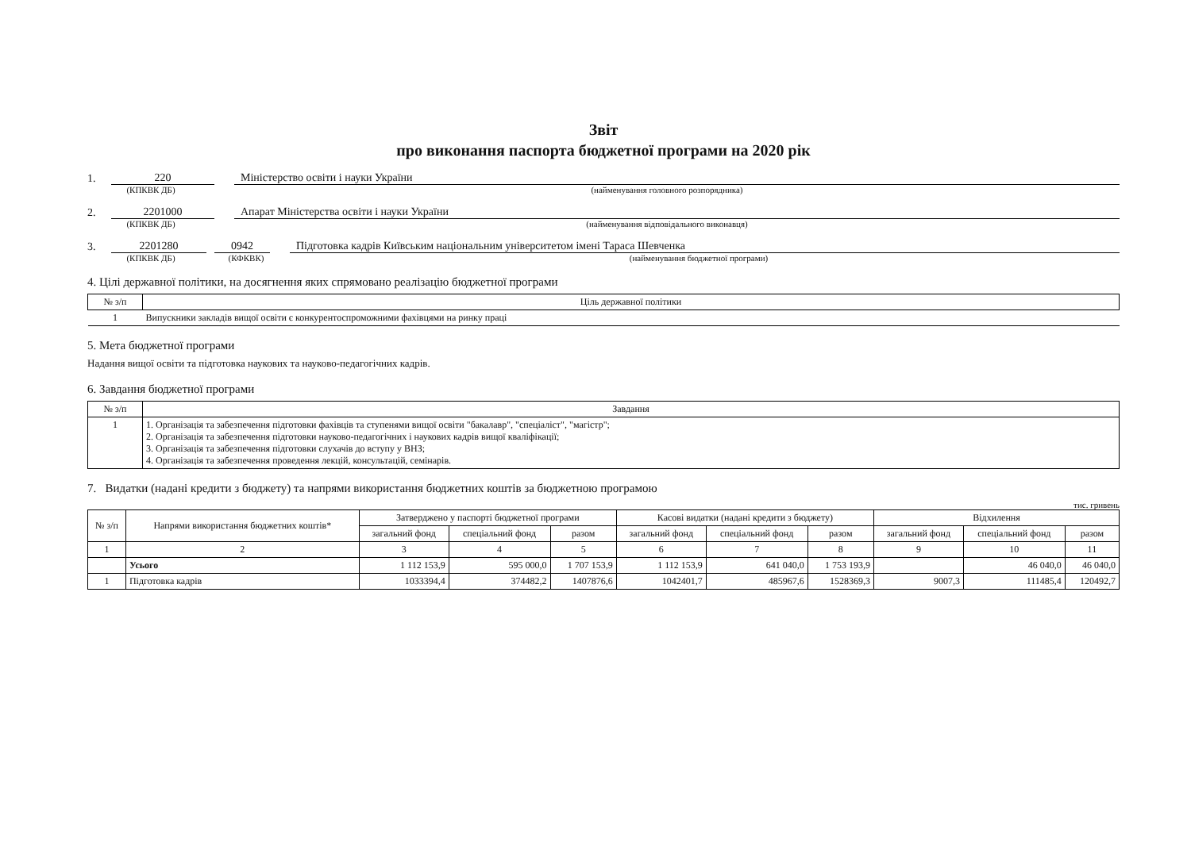Звіт
про виконання паспорта бюджетної програми на 2020 рік
1.
220
Міністерство освіти і науки України
(КПКВК ДБ) (найменування головного розпорядника)
2.
2201000
Апарат Міністерства освіти і науки України
(КПКВК ДБ) (найменування відповідального виконавця)
3.
2201280
0942
Підготовка кадрів Київським національним університетом імені Тараса Шевченка
(КПКВК ДБ) (КФКВК) (найменування бюджетної програми)
4. Цілі державної політики, на досягнення яких спрямовано реалізацію бюджетної програми
| № з/п | Ціль державної політики |
| --- | --- |
| 1 | Випускники закладів вищої освіти є конкурентоспроможними фахівцями на ринку праці |
5. Мета бюджетної програми
Надання вищої освіти та підготовка наукових та науково-педагогічних кадрів.
6. Завдання бюджетної програми
| № з/п | Завдання |
| --- | --- |
| 1 | 1. Організація та забезпечення підготовки фахівців та ступенями вищої освіти "бакалавр", "спеціаліст", "магістр"; 2. Організація та забезпечення підготовки науково-педагогічних і наукових кадрів вищої кваліфікації; 3. Організація та забезпечення підготовки слухачів до вступу у ВНЗ; 4. Організація та забезпечення проведення лекцій, консультацій, семінарів. |
7. Видатки (надані кредити з бюджету) та напрями використання бюджетних коштів за бюджетною програмою
тис. гривень
| № з/п | Напрями використання бюджетних коштів* | Затверджено у паспорті бюджетної програми | | | Касові видатки (надані кредити з бюджету) | | | Відхилення | | |
| --- | --- | --- | --- | --- | --- | --- | --- | --- | --- | --- |
| | | загальний фонд | спеціальний фонд | разом | загальний фонд | спеціальний фонд | разом | загальний фонд | спеціальний фонд | разом |
| 1 | 2 | 3 | 4 | 5 | 6 | 7 | 8 | 9 | 10 | 11 |
| | Усього | 1 112 153,9 | 595 000,0 | 1 707 153,9 | 1 112 153,9 | 641 040,0 | 1 753 193,9 | | 46 040,0 | 46 040,0 |
| 1 | Підготовка кадрів | 1033394,4 | 374482,2 | 1407876,6 | 1042401,7 | 485967,6 | 1528369,3 | 9007,3 | 111485,4 | 120492,7 |